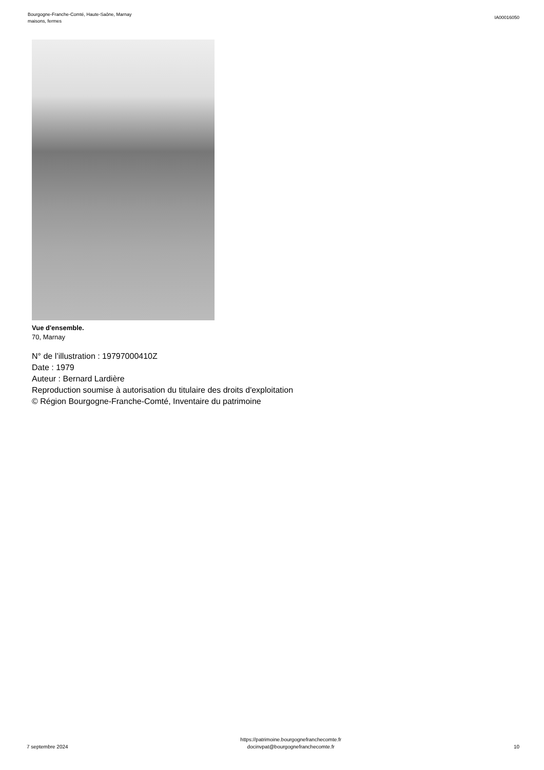Bourgogne-Franche-Comté, Haute-Saône, Marnay
maisons, fermes
IA00016050
Vue d'ensemble.
70, Marnay
N° de l’illustration : 19797000410Z
Date : 1979
Auteur : Bernard Lardière
Reproduction soumise à autorisation du titulaire des droits d'exploitation
© Région Bourgogne-Franche-Comté, Inventaire du patrimoine
7 septembre 2024
https://patrimoine.bourgognefranchecomte.fr
docinvpat@bourgognefranchecomte.fr
10